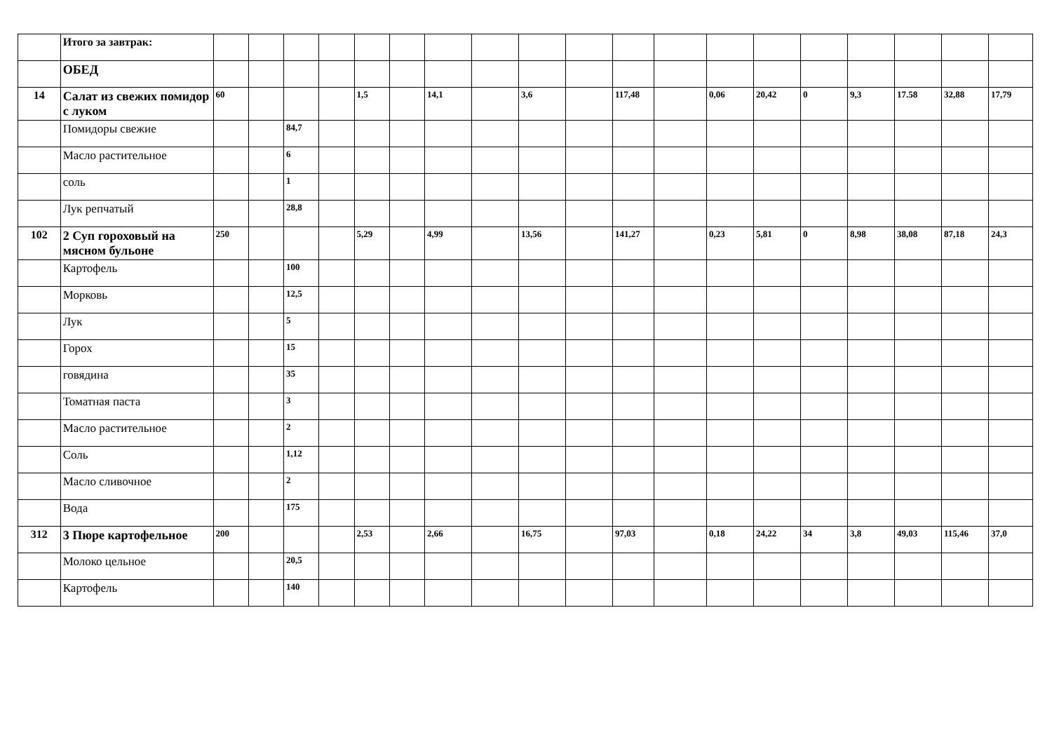| | Итого за завтрак: | | | | | | | | | | | | | | | | | | | |
| | ОБЕД | | | | | | | | | | | | | | | | | | | |
| 14 | Салат из свежих помидор с луком | 60 | | | | 1,5 | | 14,1 | | 3,6 | | 117,48 | | 0,06 | 20,42 | 0 | 9,3 | 17.58 | 32,88 | 17,79 |
| | Помидоры свежие | | | 84,7 | | | | | | | | | | | | | | | | |
| | Масло растительное | | | 6 | | | | | | | | | | | | | | | | |
| | соль | | | 1 | | | | | | | | | | | | | | | | |
| | Лук репчатый | | | 28,8 | | | | | | | | | | | | | | | | |
| 102 | 2 Суп гороховый на мясном бульоне | 250 | | | | 5,29 | | 4,99 | | 13,56 | | 141,27 | | 0,23 | 5,81 | 0 | 8,98 | 38,08 | 87,18 | 24,3 |
| | Картофель | | | 100 | | | | | | | | | | | | | | | | |
| | Морковь | | | 12,5 | | | | | | | | | | | | | | | | |
| | Лук | | | 5 | | | | | | | | | | | | | | | | |
| | Горох | | | 15 | | | | | | | | | | | | | | | | |
| | говядина | | | 35 | | | | | | | | | | | | | | | | |
| | Томатная паста | | | 3 | | | | | | | | | | | | | | | | |
| | Масло растительное | | | 2 | | | | | | | | | | | | | | | | |
| | Соль | | | 1,12 | | | | | | | | | | | | | | | | |
| | Масло сливочное | | | 2 | | | | | | | | | | | | | | | | |
| | Вода | | | 175 | | | | | | | | | | | | | | | | |
| 312 | 3 Пюре картофельное | 200 | | | | 2,53 | | 2,66 | | 16,75 | | 97,03 | | 0,18 | 24,22 | 34 | 3,8 | 49,03 | 115,46 | 37,0 |
| | Молоко цельное | | | 20,5 | | | | | | | | | | | | | | | | |
| | Картофель | | | 140 | | | | | | | | | | | | | | | | |